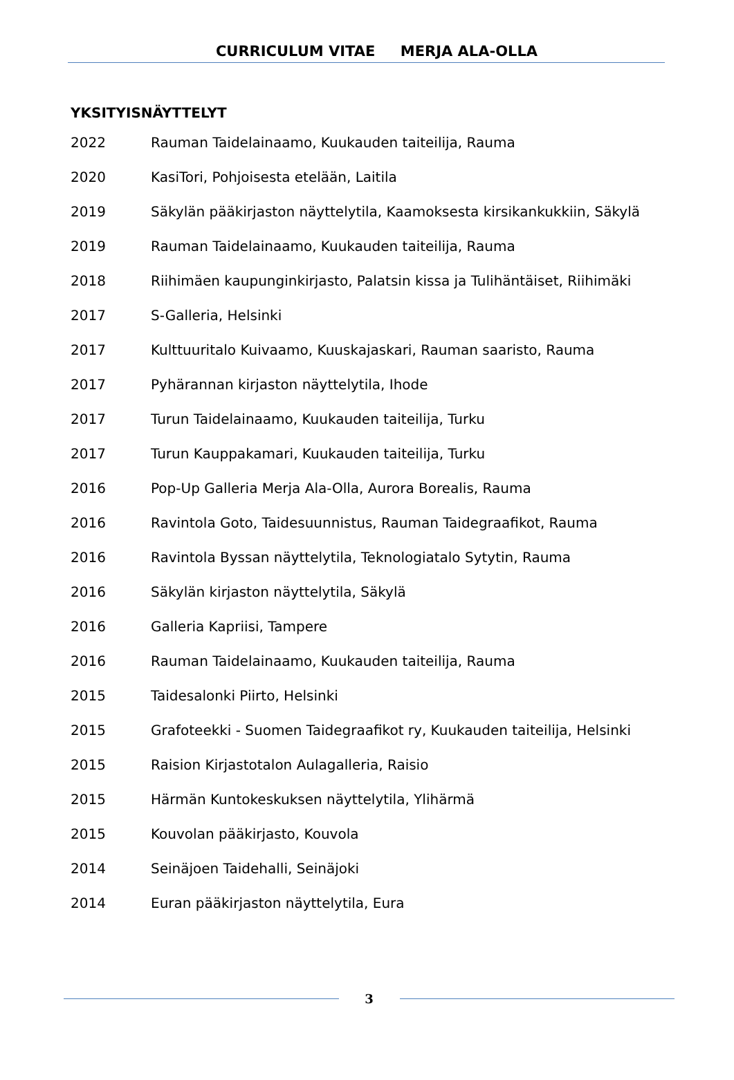CURRICULUM VITAE MERJA ALA-OLLA
YKSITYISNÄYTTELYT
2022 Rauman Taidelainaamo, Kuukauden taiteilija, Rauma
2020 KasiTori, Pohjoisesta etelään, Laitila
2019 Säkylän pääkirjaston näyttelytila, Kaamoksesta kirsikankukkiin, Säkylä
2019 Rauman Taidelainaamo, Kuukauden taiteilija, Rauma
2018 Riihimäen kaupunginkirjasto, Palatsin kissa ja Tulihäntäiset, Riihimäki
2017 S-Galleria, Helsinki
2017 Kulttuuritalo Kuivaamo, Kuuskajaskari, Rauman saaristo, Rauma
2017 Pyhärannan kirjaston näyttelytila, Ihode
2017 Turun Taidelainaamo, Kuukauden taiteilija, Turku
2017 Turun Kauppakamari, Kuukauden taiteilija, Turku
2016 Pop-Up Galleria Merja Ala-Olla, Aurora Borealis, Rauma
2016 Ravintola Goto, Taidesuunnistus, Rauman Taidegraafikot, Rauma
2016 Ravintola Byssan näyttelytila, Teknologiatalo Sytytin, Rauma
2016 Säkylän kirjaston näyttelytila, Säkylä
2016 Galleria Kapriisi, Tampere
2016 Rauman Taidelainaamo, Kuukauden taiteilija, Rauma
2015 Taidesalonki Piirto, Helsinki
2015 Grafoteekki - Suomen Taidegraafikot ry, Kuukauden taiteilija, Helsinki
2015 Raision Kirjastotalon Aulagalleria, Raisio
2015 Härmän Kuntokeskuksen näyttelytila, Ylihärmä
2015 Kouvolan pääkirjasto, Kouvola
2014 Seinäjoen Taidehalli, Seinäjoki
2014 Euran pääkirjaston näyttelytila, Eura
3